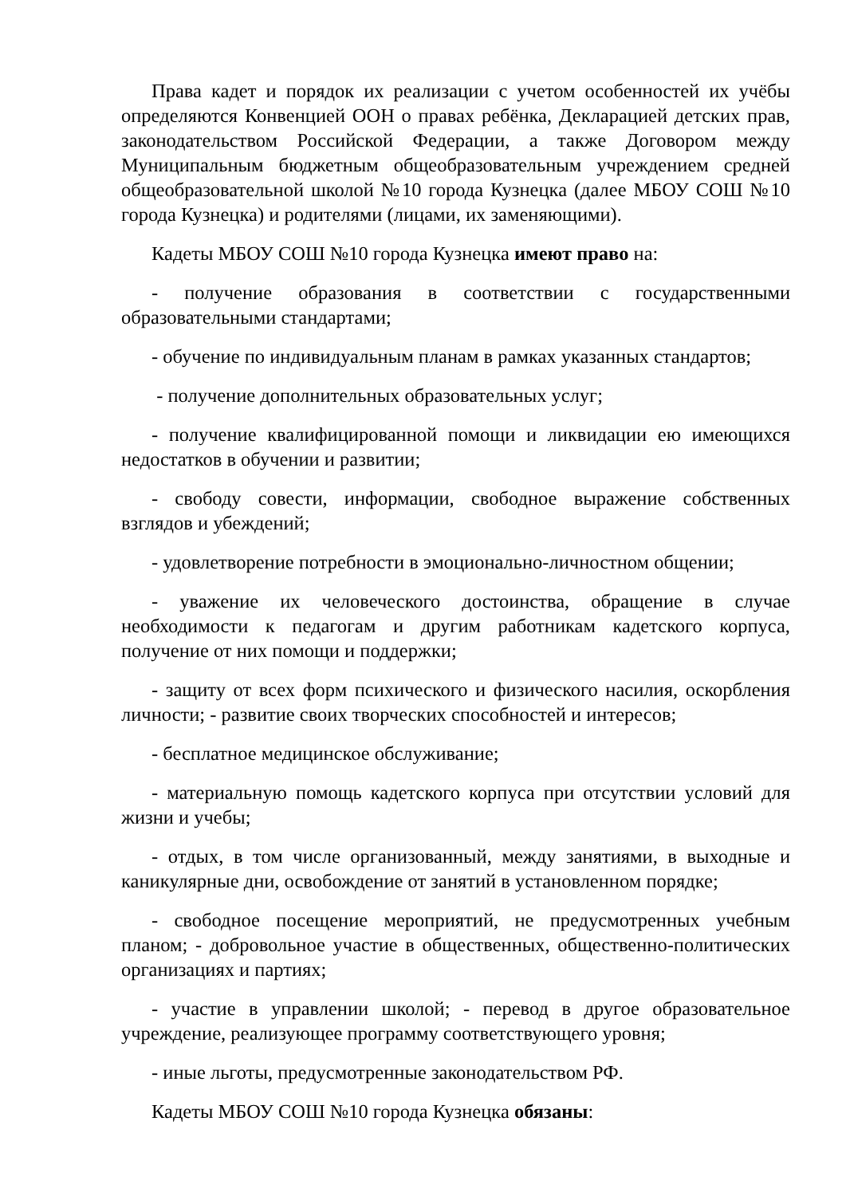Права кадет и порядок их реализации с учетом особенностей их учёбы определяются Конвенцией ООН о правах ребёнка, Декларацией детских прав, законодательством Российской Федерации, а также Договором между Муниципальным бюджетным общеобразовательным учреждением средней общеобразовательной школой №10 города Кузнецка (далее МБОУ СОШ №10 города Кузнецка) и родителями (лицами, их заменяющими).
Кадеты МБОУ СОШ №10 города Кузнецка имеют право на:
- получение образования в соответствии с государственными образовательными стандартами;
- обучение по индивидуальным планам в рамках указанных стандартов;
- получение дополнительных образовательных услуг;
- получение квалифицированной помощи и ликвидации ею имеющихся недостатков в обучении и развитии;
- свободу совести, информации, свободное выражение собственных взглядов и убеждений;
- удовлетворение потребности в эмоционально-личностном общении;
- уважение их человеческого достоинства, обращение в случае необходимости к педагогам и другим работникам кадетского корпуса, получение от них помощи и поддержки;
- защиту от всех форм психического и физического насилия, оскорбления личности; - развитие своих творческих способностей и интересов;
- бесплатное медицинское обслуживание;
- материальную помощь кадетского корпуса при отсутствии условий для жизни и учебы;
- отдых, в том числе организованный, между занятиями, в выходные и каникулярные дни, освобождение от занятий в установленном порядке;
- свободное посещение мероприятий, не предусмотренных учебным планом; - добровольное участие в общественных, общественно-политических организациях и партиях;
- участие в управлении школой; - перевод в другое образовательное учреждение, реализующее программу соответствующего уровня;
- иные льготы, предусмотренные законодательством РФ.
Кадеты МБОУ СОШ №10 города Кузнецка обязаны: